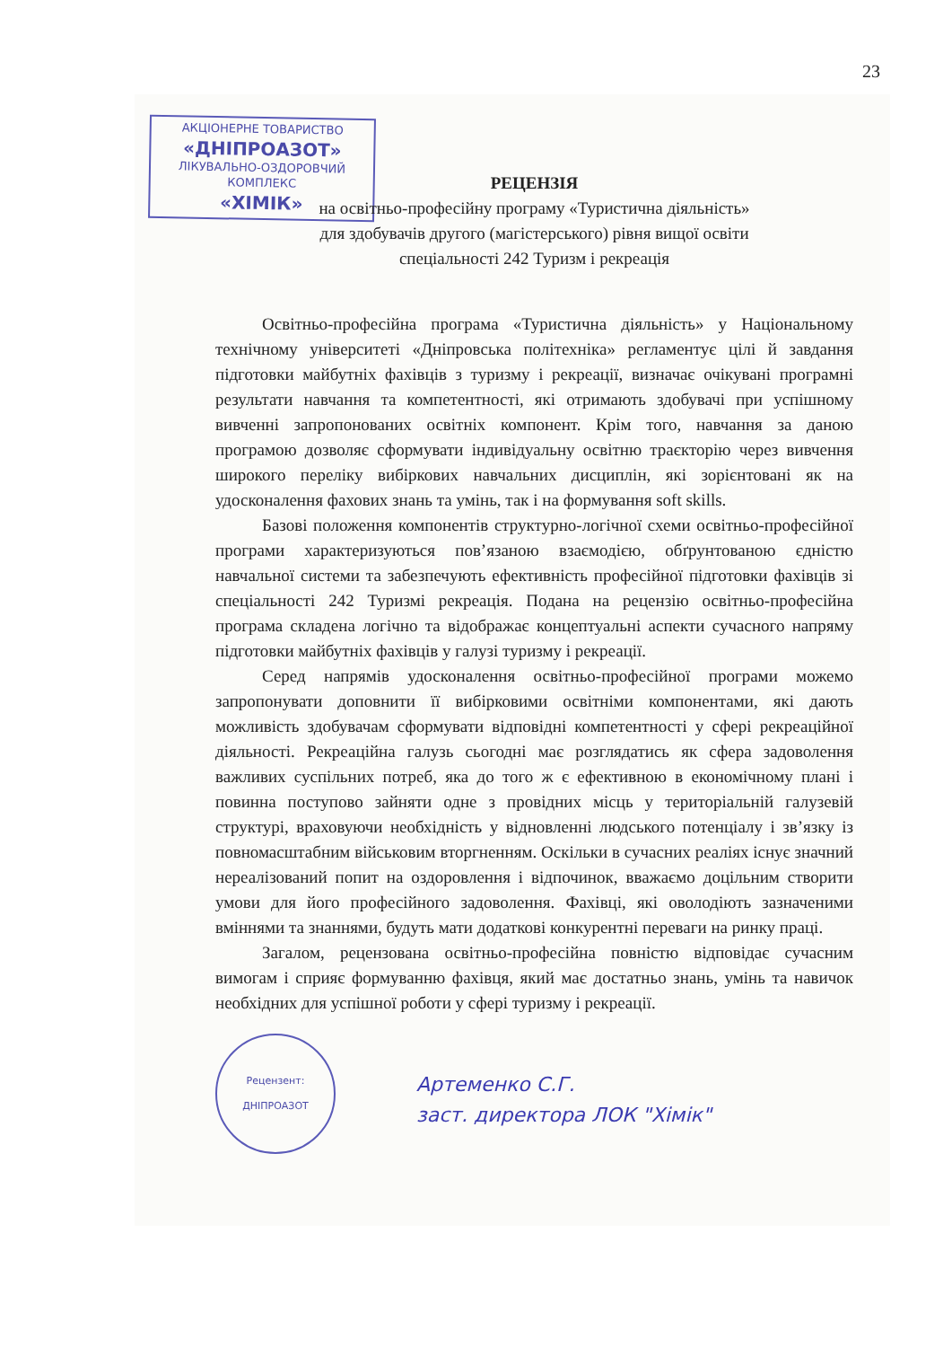23
АКЦІОНЕРНЕ ТОВАРИСТВО
«ДНІПРОАЗОТ»
ЛІКУВАЛЬНО-ОЗДОРОВЧИЙ КОМПЛЕКС
«ХІМІК»
РЕЦЕНЗІЯ
на освітньо-професійну програму «Туристична діяльність»
для здобувачів другого (магістерського) рівня вищої освіти
спеціальності 242 Туризм і рекреація
Освітньо-професійна програма «Туристична діяльність» у Національному технічному університеті «Дніпровська політехніка» регламентує цілі й завдання підготовки майбутніх фахівців з туризму і рекреації, визначає очікувані програмні результати навчання та компетентності, які отримають здобувачі при успішному вивченні запропонованих освітніх компонент. Крім того, навчання за даною програмою дозволяє сформувати індивідуальну освітню траєкторію через вивчення широкого переліку вибіркових навчальних дисциплін, які зорієнтовані як на удосконалення фахових знань та умінь, так і на формування soft skills.
Базові положення компонентів структурно-логічної схеми освітньо-професійної програми характеризуються пов’язаною взаємодією, обґрунтованою єдністю навчальної системи та забезпечують ефективність професійної підготовки фахівців зі спеціальності 242 Туризмі рекреація. Подана на рецензію освітньо-професійна програма складена логічно та відображає концептуальні аспекти сучасного напряму підготовки майбутніх фахівців у галузі туризму і рекреації.
Серед напрямів удосконалення освітньо-професійної програми можемо запропонувати доповнити її вибірковими освітніми компонентами, які дають можливість здобувачам сформувати відповідні компетентності у сфері рекреаційної діяльності. Рекреаційна галузь сьогодні має розглядатись як сфера задоволення важливих суспільних потреб, яка до того ж є ефективною в економічному плані і повинна поступово зайняти одне з провідних місць у територіальній галузевій структурі, враховуючи необхідність у відновленні людського потенціалу і зв’язку із повномасштабним військовим вторгненням. Оскільки в сучасних реаліях існує значний нереалізований попит на оздоровлення і відпочинок, вважаємо доцільним створити умови для його професійного задоволення. Фахівці, які оволодіють зазначеними вміннями та знаннями, будуть мати додаткові конкурентні переваги на ринку праці.
Загалом, рецензована освітньо-професійна повністю відповідає сучасним вимогам і сприяє формуванню фахівця, який має достатньо знань, умінь та навичок необхідних для успішної роботи у сфері туризму і рекреації.
Рецензент:
ДНІПРОАЗОТ
Артеменко С.Г.
заст. директора ЛОК "Хімік"